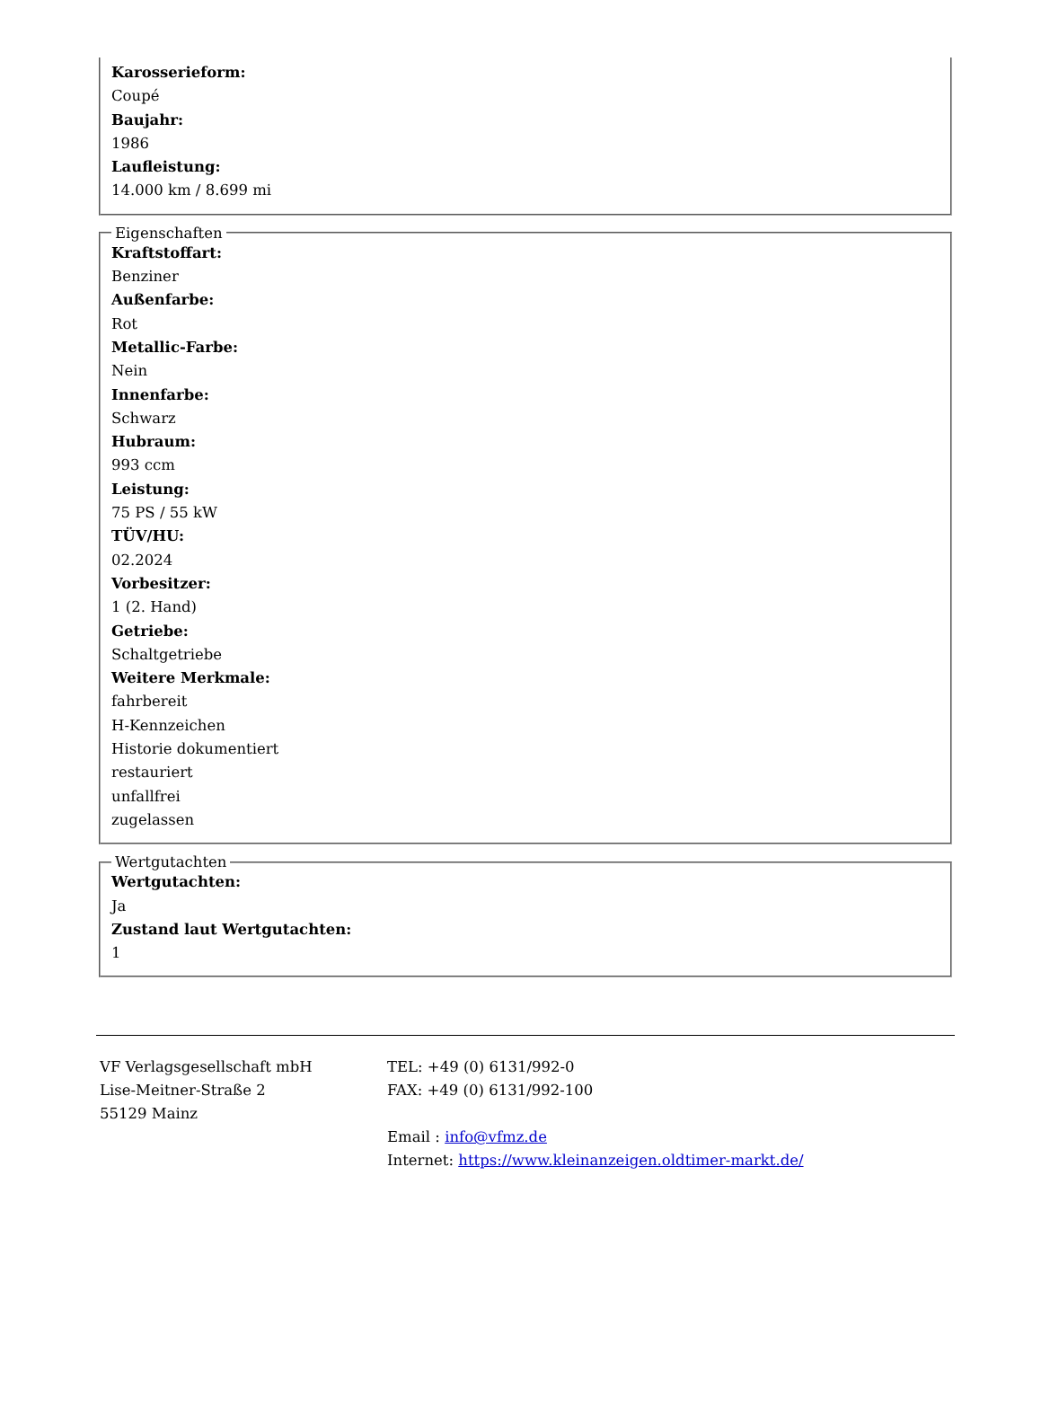Karosserieform:
Coupé
Baujahr:
1986
Laufleistung:
14.000 km / 8.699 mi
Eigenschaften
Kraftstoffart:
Benziner
Außenfarbe:
Rot
Metallic-Farbe:
Nein
Innenfarbe:
Schwarz
Hubraum:
993 ccm
Leistung:
75 PS / 55 kW
TÜV/HU:
02.2024
Vorbesitzer:
1 (2. Hand)
Getriebe:
Schaltgetriebe
Weitere Merkmale:
fahrbereit
H-Kennzeichen
Historie dokumentiert
restauriert
unfallfrei
zugelassen
Wertgutachten
Wertgutachten:
Ja
Zustand laut Wertgutachten:
1
VF Verlagsgesellschaft mbH
Lise-Meitner-Straße 2
55129 Mainz
TEL: +49 (0) 6131/992-0
FAX: +49 (0) 6131/992-100
Email : info@vfmz.de
Internet: https://www.kleinanzeigen.oldtimer-markt.de/